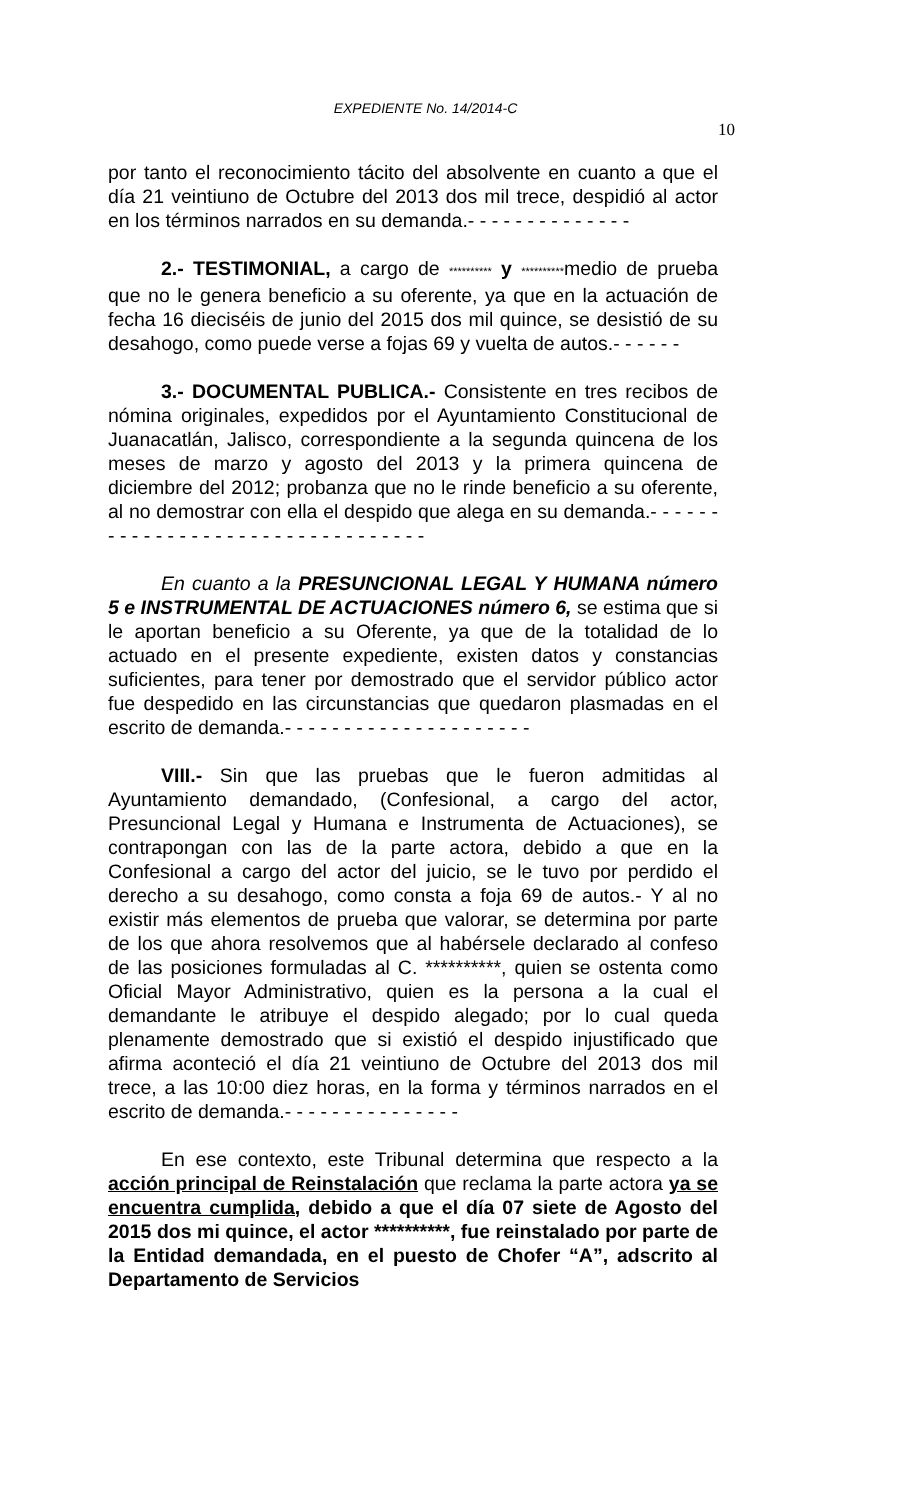EXPEDIENTE No. 14/2014-C
10
por tanto el reconocimiento tácito del absolvente en cuanto a que el día 21 veintiuno de Octubre del 2013 dos mil trece, despidió al actor en los términos narrados en su demanda.- - - - - - - - - - - - - -
2.- TESTIMONIAL, a cargo de ********** y **********medio de prueba que no le genera beneficio a su oferente, ya que en la actuación de fecha 16 dieciséis de junio del 2015 dos mil quince, se desistió de su desahogo, como puede verse a fojas 69 y vuelta de autos.- - - - - -
3.- DOCUMENTAL PUBLICA.- Consistente en tres recibos de nómina originales, expedidos por el Ayuntamiento Constitucional de Juanacatlán, Jalisco, correspondiente a la segunda quincena de los meses de marzo y agosto del 2013 y la primera quincena de diciembre del 2012; probanza que no le rinde beneficio a su oferente, al no demostrar con ella el despido que alega en su demanda.- - - - - - - - - - - - - - - - - - - - - - - - - - - - - - - - -
En cuanto a la PRESUNCIONAL LEGAL Y HUMANA número 5 e INSTRUMENTAL DE ACTUACIONES número 6, se estima que si le aportan beneficio a su Oferente, ya que de la totalidad de lo actuado en el presente expediente, existen datos y constancias suficientes, para tener por demostrado que el servidor público actor fue despedido en las circunstancias que quedaron plasmadas en el escrito de demanda.- - - - - - - - - - - - - - - - - - - - -
VIII.- Sin que las pruebas que le fueron admitidas al Ayuntamiento demandado, (Confesional, a cargo del actor, Presuncional Legal y Humana e Instrumenta de Actuaciones), se contrapongan con las de la parte actora, debido a que en la Confesional a cargo del actor del juicio, se le tuvo por perdido el derecho a su desahogo, como consta a foja 69 de autos.- Y al no existir más elementos de prueba que valorar, se determina por parte de los que ahora resolvemos que al habérsele declarado al confeso de las posiciones formuladas al C. **********, quien se ostenta como Oficial Mayor Administrativo, quien es la persona a la cual el demandante le atribuye el despido alegado; por lo cual queda plenamente demostrado que si existió el despido injustificado que afirma aconteció el día 21 veintiuno de Octubre del 2013 dos mil trece, a las 10:00 diez horas, en la forma y términos narrados en el escrito de demanda.- - - - - - - - - - - - - - -
En ese contexto, este Tribunal determina que respecto a la acción principal de Reinstalación que reclama la parte actora ya se encuentra cumplida, debido a que el día 07 siete de Agosto del 2015 dos mi quince, el actor **********, fue reinstalado por parte de la Entidad demandada, en el puesto de Chofer “A”, adscrito al Departamento de Servicios